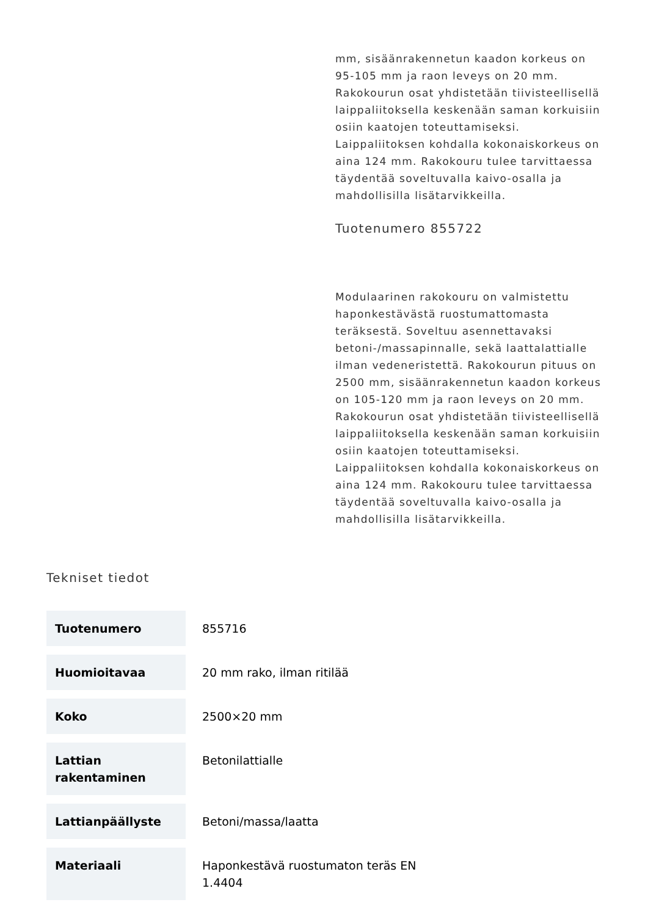mm, sisäänrakennetun kaadon korkeus on 95-105 mm ja raon leveys on 20 mm. Rakokourun osat yhdistetään tiivisteellisellä laippaliitoksella keskenään saman korkuisiin osiin kaatojen toteuttamiseksi. Laippaliitoksen kohdalla kokonaiskorkeus on aina 124 mm. Rakokouru tulee tarvittaessa täydentää soveltuvalla kaivo-osalla ja mahdollisilla lisätarvikkeilla.
Tuotenumero 855722
Modulaarinen rakokouru on valmistettu haponkestävästä ruostumattomasta teräksestä. Soveltuu asennettavaksi betoni-/massapinnalle, sekä laattalattialle ilman vedeneristettä. Rakokourun pituus on 2500 mm, sisäänrakennetun kaadon korkeus on 105-120 mm ja raon leveys on 20 mm. Rakokourun osat yhdistetään tiivisteellisellä laippaliitoksella keskenään saman korkuisiin osiin kaatojen toteuttamiseksi. Laippaliitoksen kohdalla kokonaiskorkeus on aina 124 mm. Rakokouru tulee tarvittaessa täydentää soveltuvalla kaivo-osalla ja mahdollisilla lisätarvikkeilla.
Tekniset tiedot
| Tuotenumero | 855716 |
| Huomioitavaa | 20 mm rako, ilman ritilää |
| Koko | 2500×20 mm |
| Lattian rakentaminen | Betonilattialle |
| Lattianpäällyste | Betoni/massa/laatta |
| Materiaali | Haponkestävä ruostumaton teräs EN 1.4404 |